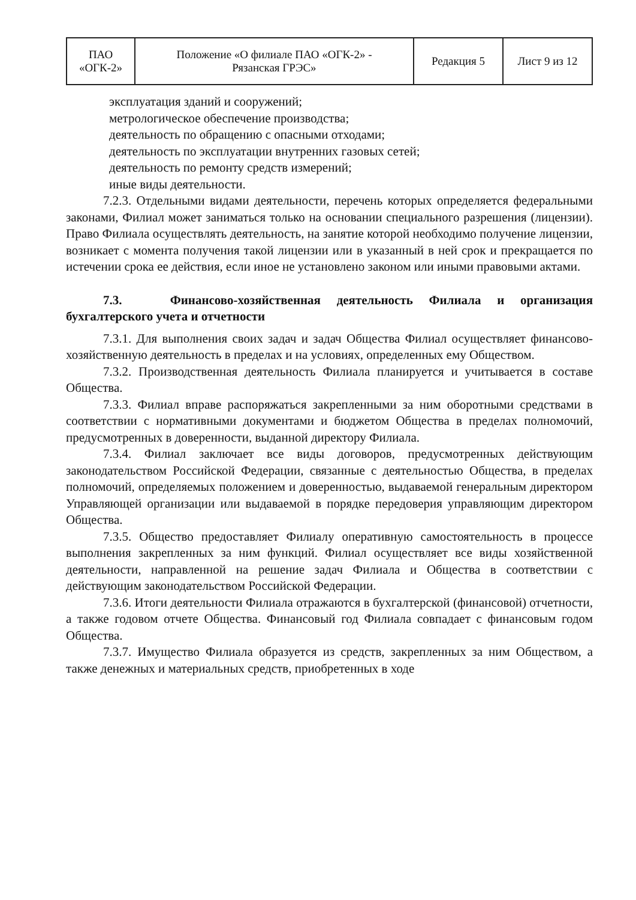| ПАО «ОГК-2» | Положение «О филиале ПАО «ОГК-2» - Рязанская ГРЭС» | Редакция 5 | Лист 9 из 12 |
эксплуатация зданий и сооружений;
метрологическое обеспечение производства;
деятельность по обращению с опасными отходами;
деятельность по эксплуатации внутренних газовых сетей;
деятельность по ремонту средств измерений;
иные виды деятельности.
7.2.3. Отдельными видами деятельности, перечень которых определяется федеральными законами, Филиал может заниматься только на основании специального разрешения (лицензии). Право Филиала осуществлять деятельность, на занятие которой необходимо получение лицензии, возникает с момента получения такой лицензии или в указанный в ней срок и прекращается по истечении срока ее действия, если иное не установлено законом или иными правовыми актами.
7.3. Финансово-хозяйственная деятельность Филиала и организация бухгалтерского учета и отчетности
7.3.1. Для выполнения своих задач и задач Общества Филиал осуществляет финансово-хозяйственную деятельность в пределах и на условиях, определенных ему Обществом.
7.3.2. Производственная деятельность Филиала планируется и учитывается в составе Общества.
7.3.3. Филиал вправе распоряжаться закрепленными за ним оборотными средствами в соответствии с нормативными документами и бюджетом Общества в пределах полномочий, предусмотренных в доверенности, выданной директору Филиала.
7.3.4. Филиал заключает все виды договоров, предусмотренных действующим законодательством Российской Федерации, связанные с деятельностью Общества, в пределах полномочий, определяемых положением и доверенностью, выдаваемой генеральным директором Управляющей организации или выдаваемой в порядке передоверия управляющим директором Общества.
7.3.5. Общество предоставляет Филиалу оперативную самостоятельность в процессе выполнения закрепленных за ним функций. Филиал осуществляет все виды хозяйственной деятельности, направленной на решение задач Филиала и Общества в соответствии с действующим законодательством Российской Федерации.
7.3.6. Итоги деятельности Филиала отражаются в бухгалтерской (финансовой) отчетности, а также годовом отчете Общества. Финансовый год Филиала совпадает с финансовым годом Общества.
7.3.7. Имущество Филиала образуется из средств, закрепленных за ним Обществом, а также денежных и материальных средств, приобретенных в ходе